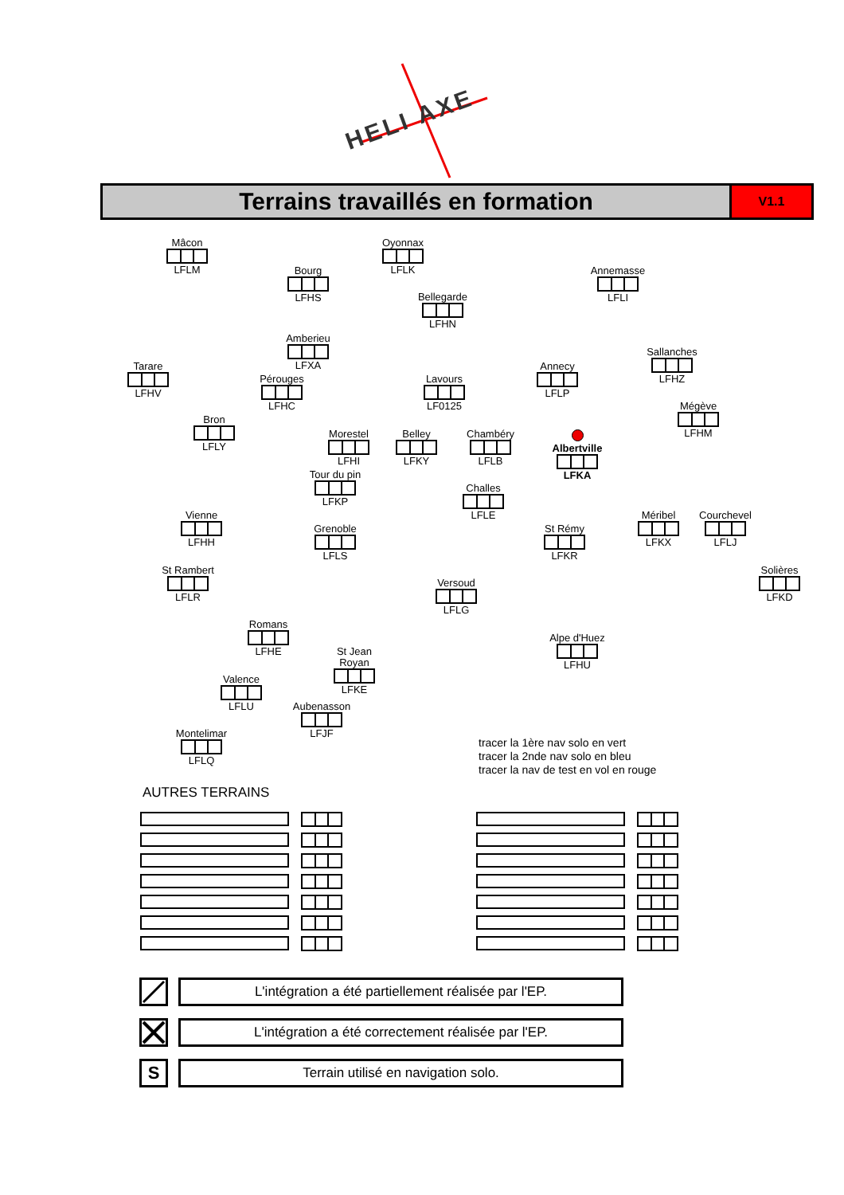HELI AXE
Terrains travaillés en formation
V1.1
Mâcon
LFLM
Oyonnax
LFLK
Bourg
LFHS
Annemasse
LFLI
Bellegarde
LFHN
Amberieu
LFXA
Sallanches
LFHZ
Tarare
LFHV
Annecy
LFLP
Pérouges
LFHC
Lavours
LF0125
Mégève
LFHM
Bron
LFLY
Morestel
LFHI
Belley
LFKY
Chambéry
LFLB
Albertville
LFKA
Tour du pin
LFKP
Challes
LFLE
Vienne
LFHH
Méribel
LFKX
Courchevel
LFLJ
Grenoble
LFLS
St Rémy
LFKR
St Rambert
LFLR
Solières
LFKD
Versoud
LFLG
Romans
LFHE
Alpe d'Huez
LFHU
St Jean Royan
LFKE
Valence
LFLU
Aubenasson
LFJF
Montelimar
LFLQ
tracer la 1ère nav solo en vert
tracer la 2nde nav solo en bleu
tracer la nav de test en vol en rouge
AUTRES TERRAINS
L'intégration a été partiellement réalisée par l'EP.
L'intégration a été correctement réalisée par l'EP.
S
Terrain utilisé en navigation solo.